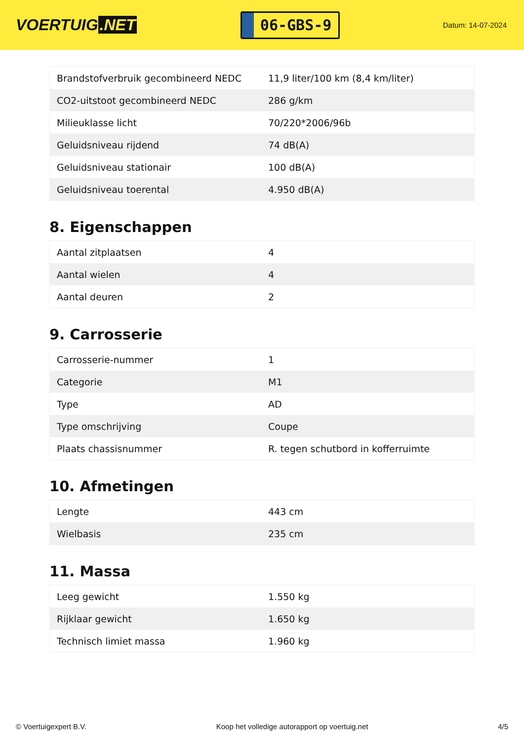VOERTUIG.NET
06-GBS-9
Datum: 14-07-2024
| Brandstofverbruik gecombineerd NEDC | 11,9 liter/100 km (8,4 km/liter) |
| CO2-uitstoot gecombineerd NEDC | 286 g/km |
| Milieuklasse licht | 70/220*2006/96b |
| Geluidsniveau rijdend | 74 dB(A) |
| Geluidsniveau stationair | 100 dB(A) |
| Geluidsniveau toerental | 4.950 dB(A) |
8. Eigenschappen
| Aantal zitplaatsen | 4 |
| Aantal wielen | 4 |
| Aantal deuren | 2 |
9. Carrosserie
| Carrosserie-nummer | 1 |
| Categorie | M1 |
| Type | AD |
| Type omschrijving | Coupe |
| Plaats chassisnummer | R. tegen schutbord in kofferruimte |
10. Afmetingen
| Lengte | 443 cm |
| Wielbasis | 235 cm |
11. Massa
| Leeg gewicht | 1.550 kg |
| Rijklaar gewicht | 1.650 kg |
| Technisch limiet massa | 1.960 kg |
© Voertuigexpert B.V. Koop het volledige autorapport op voertuig.net 4/5